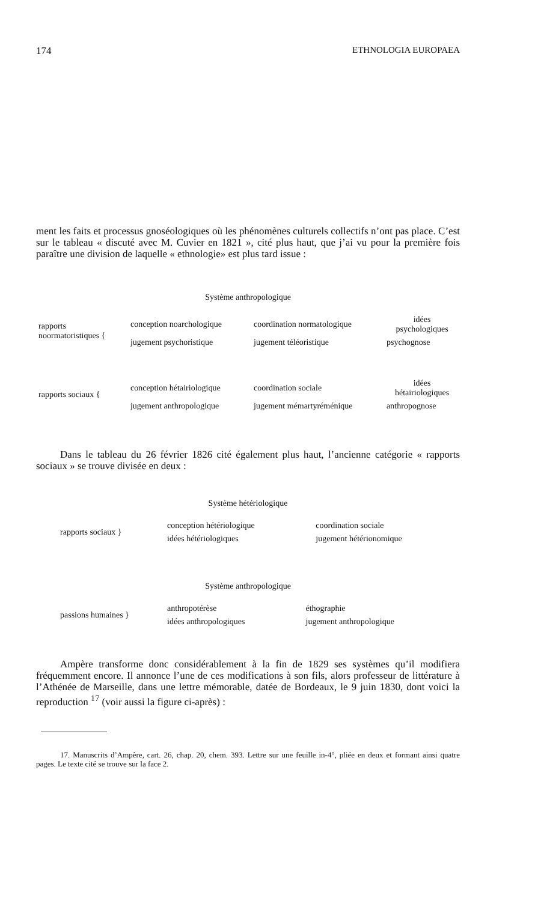174 ETHNOLOGIA EUROPAEA
ment les faits et processus gnoséologiques où les phénomènes culturels collectifs n’ont pas place. C’est sur le tableau « discuté avec M. Cuvier en 1821 », cité plus haut, que j’ai vu pour la première fois paraître une division de laquelle « ethnologie» est plus tard issue :
Système anthropologique
| rapports noormatoristiques { | conception noarchologique | coordination normatologique | idées psychologiques |
| | jugement psychoristique | jugement téléoristique | psychognose |
| rapports sociaux { | conception hétairiologique | coordination sociale | idées hétairiologiques |
| | jugement anthropologique | jugement mémartyréménique | anthropognose |
Dans le tableau du 26 février 1826 cité également plus haut, l’ancienne catégorie « rapports sociaux » se trouve divisée en deux :
Système hétériologique
| rapports sociaux } | conception hétériologique | coordination sociale |
| | idées hétériologiques | jugement hétérionomique |
Système anthropologique
| passions humaines } | anthropotérèse | éthographie |
| | idées anthropologiques | jugement anthropologique |
Ampère transforme donc considérablement à la fin de 1829 ses systèmes qu’il modifiera fréquemment encore. Il annonce l’une de ces modifications à son fils, alors professeur de littérature à l’Athénée de Marseille, dans une lettre mémorable, datée de Bordeaux, le 9 juin 1830, dont voici la reproduction <sup>17</sup> (voir aussi la figure ci-après) :
17. Manuscrits d’Ampère, cart. 26, chap. 20, chem. 393. Lettre sur une feuille in-4°, pliée en deux et formant ainsi quatre pages. Le texte cité se trouve sur la face 2.